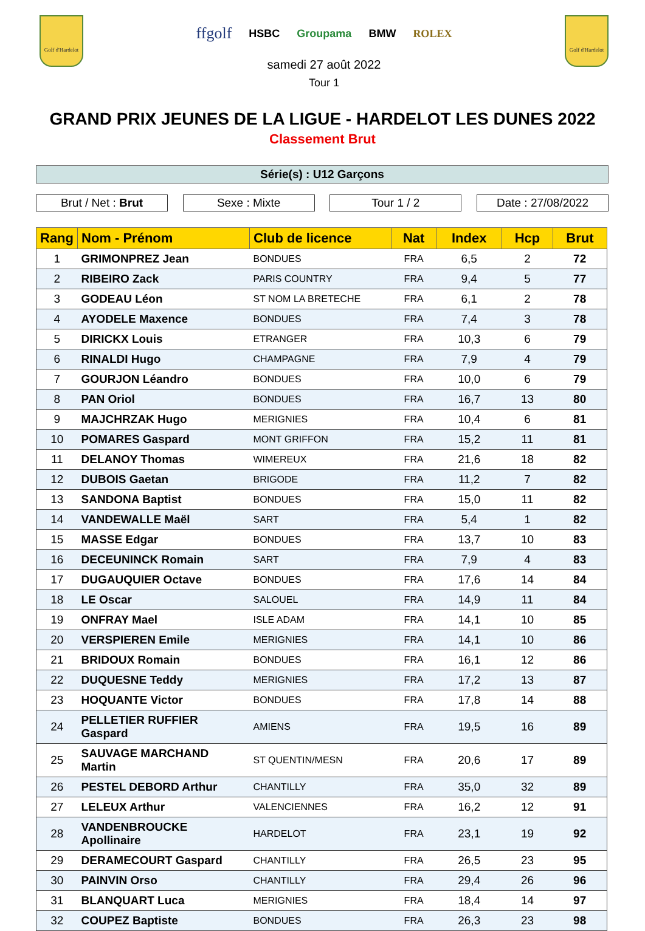Golf d'Hardelot
ffgolf HSBC Groupama BMW ROLEX
samedi 27 août 2022
Tour 1
Golf d'Hardelot
GRAND PRIX JEUNES DE LA LIGUE - HARDELOT LES DUNES 2022
Classement Brut
Série(s) : U12 Garçons
Brut / Net : Brut Sexe : Mixte Tour 1 / 2 Date : 27/08/2022
| Rang | Nom - Prénom | Club de licence | Nat | Index | Hcp | Brut |
| --- | --- | --- | --- | --- | --- | --- |
| 1 | GRIMONPREZ Jean | BONDUES | FRA | 6,5 | 2 | 72 |
| 2 | RIBEIRO Zack | PARIS COUNTRY | FRA | 9,4 | 5 | 77 |
| 3 | GODEAU Léon | ST NOM LA BRETECHE | FRA | 6,1 | 2 | 78 |
| 4 | AYODELE Maxence | BONDUES | FRA | 7,4 | 3 | 78 |
| 5 | DIRICKX Louis | ETRANGER | FRA | 10,3 | 6 | 79 |
| 6 | RINALDI Hugo | CHAMPAGNE | FRA | 7,9 | 4 | 79 |
| 7 | GOURJON Léandro | BONDUES | FRA | 10,0 | 6 | 79 |
| 8 | PAN Oriol | BONDUES | FRA | 16,7 | 13 | 80 |
| 9 | MAJCHRZAK Hugo | MERIGNIES | FRA | 10,4 | 6 | 81 |
| 10 | POMARES Gaspard | MONT GRIFFON | FRA | 15,2 | 11 | 81 |
| 11 | DELANOY Thomas | WIMEREUX | FRA | 21,6 | 18 | 82 |
| 12 | DUBOIS Gaetan | BRIGODE | FRA | 11,2 | 7 | 82 |
| 13 | SANDONA Baptist | BONDUES | FRA | 15,0 | 11 | 82 |
| 14 | VANDEWALLE Maël | SART | FRA | 5,4 | 1 | 82 |
| 15 | MASSE Edgar | BONDUES | FRA | 13,7 | 10 | 83 |
| 16 | DECEUNINCK Romain | SART | FRA | 7,9 | 4 | 83 |
| 17 | DUGAUQUIER Octave | BONDUES | FRA | 17,6 | 14 | 84 |
| 18 | LE Oscar | SALOUEL | FRA | 14,9 | 11 | 84 |
| 19 | ONFRAY Mael | ISLE ADAM | FRA | 14,1 | 10 | 85 |
| 20 | VERSPIEREN Emile | MERIGNIES | FRA | 14,1 | 10 | 86 |
| 21 | BRIDOUX Romain | BONDUES | FRA | 16,1 | 12 | 86 |
| 22 | DUQUESNE Teddy | MERIGNIES | FRA | 17,2 | 13 | 87 |
| 23 | HOQUANTE Victor | BONDUES | FRA | 17,8 | 14 | 88 |
| 24 | PELLETIER RUFFIER Gaspard | AMIENS | FRA | 19,5 | 16 | 89 |
| 25 | SAUVAGE MARCHAND Martin | ST QUENTIN/MESN | FRA | 20,6 | 17 | 89 |
| 26 | PESTEL DEBORD Arthur | CHANTILLY | FRA | 35,0 | 32 | 89 |
| 27 | LELEUX Arthur | VALENCIENNES | FRA | 16,2 | 12 | 91 |
| 28 | VANDENBROUCKE Apollinaire | HARDELOT | FRA | 23,1 | 19 | 92 |
| 29 | DERAMECOURT Gaspard | CHANTILLY | FRA | 26,5 | 23 | 95 |
| 30 | PAINVIN Orso | CHANTILLY | FRA | 29,4 | 26 | 96 |
| 31 | BLANQUART Luca | MERIGNIES | FRA | 18,4 | 14 | 97 |
| 32 | COUPEZ Baptiste | BONDUES | FRA | 26,3 | 23 | 98 |